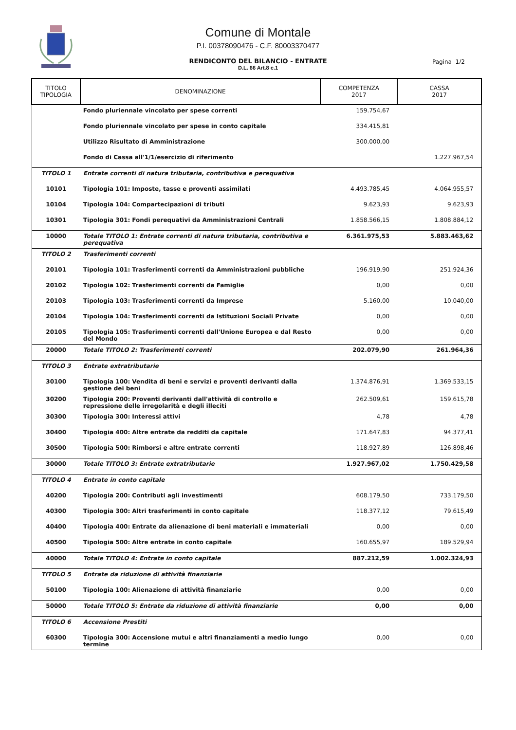Comune di Montale
P.I. 00378090476 - C.F. 80003370477
RENDICONTO DEL BILANCIO - ENTRATE
D.L. 66 Art.8 c.1
Pagina 1/2
| TITOLO TIPOLOGIA | DENOMINAZIONE | COMPETENZA 2017 | CASSA 2017 |
| --- | --- | --- | --- |
| | Fondo pluriennale vincolato per spese correnti | 159.754,67 | |
| | Fondo pluriennale vincolato per spese in conto capitale | 334.415,81 | |
| | Utilizzo Risultato di Amministrazione | 300.000,00 | |
| | Fondo di Cassa all'1/1/esercizio di riferimento | | 1.227.967,54 |
| TITOLO 1 | Entrate correnti di natura tributaria, contributiva e perequativa | | |
| 10101 | Tipologia 101: Imposte, tasse e proventi assimilati | 4.493.785,45 | 4.064.955,57 |
| 10104 | Tipologia 104: Compartecipazioni di tributi | 9.623,93 | 9.623,93 |
| 10301 | Tipologia 301: Fondi perequativi da Amministrazioni Centrali | 1.858.566,15 | 1.808.884,12 |
| 10000 | Totale TITOLO 1: Entrate correnti di natura tributaria, contributiva e perequativa | 6.361.975,53 | 5.883.463,62 |
| TITOLO 2 | Trasferimenti correnti | | |
| 20101 | Tipologia 101: Trasferimenti correnti da Amministrazioni pubbliche | 196.919,90 | 251.924,36 |
| 20102 | Tipologia 102: Trasferimenti correnti da Famiglie | 0,00 | 0,00 |
| 20103 | Tipologia 103: Trasferimenti correnti da Imprese | 5.160,00 | 10.040,00 |
| 20104 | Tipologia 104: Trasferimenti correnti da Istituzioni Sociali Private | 0,00 | 0,00 |
| 20105 | Tipologia 105: Trasferimenti correnti dall'Unione Europea e dal Resto del Mondo | 0,00 | 0,00 |
| 20000 | Totale TITOLO 2: Trasferimenti correnti | 202.079,90 | 261.964,36 |
| TITOLO 3 | Entrate extratributarie | | |
| 30100 | Tipologia 100: Vendita di beni e servizi e proventi derivanti dalla gestione dei beni | 1.374.876,91 | 1.369.533,15 |
| 30200 | Tipologia 200: Proventi derivanti dall'attività di controllo e repressione delle irregolarità e degli illeciti | 262.509,61 | 159.615,78 |
| 30300 | Tipologia 300: Interessi attivi | 4,78 | 4,78 |
| 30400 | Tipologia 400: Altre entrate da redditi da capitale | 171.647,83 | 94.377,41 |
| 30500 | Tipologia 500: Rimborsi e altre entrate correnti | 118.927,89 | 126.898,46 |
| 30000 | Totale TITOLO 3: Entrate extratributarie | 1.927.967,02 | 1.750.429,58 |
| TITOLO 4 | Entrate in conto capitale | | |
| 40200 | Tipologia 200: Contributi agli investimenti | 608.179,50 | 733.179,50 |
| 40300 | Tipologia 300: Altri trasferimenti in conto capitale | 118.377,12 | 79.615,49 |
| 40400 | Tipologia 400: Entrate da alienazione di beni materiali e immateriali | 0,00 | 0,00 |
| 40500 | Tipologia 500: Altre entrate in conto capitale | 160.655,97 | 189.529,94 |
| 40000 | Totale TITOLO 4: Entrate in conto capitale | 887.212,59 | 1.002.324,93 |
| TITOLO 5 | Entrate da riduzione di attività finanziarie | | |
| 50100 | Tipologia 100: Alienazione di attività finanziarie | 0,00 | 0,00 |
| 50000 | Totale TITOLO 5: Entrate da riduzione di attività finanziarie | 0,00 | 0,00 |
| TITOLO 6 | Accensione Prestiti | | |
| 60300 | Tipologia 300: Accensione mutui e altri finanziamenti a medio lungo termine | 0,00 | 0,00 |